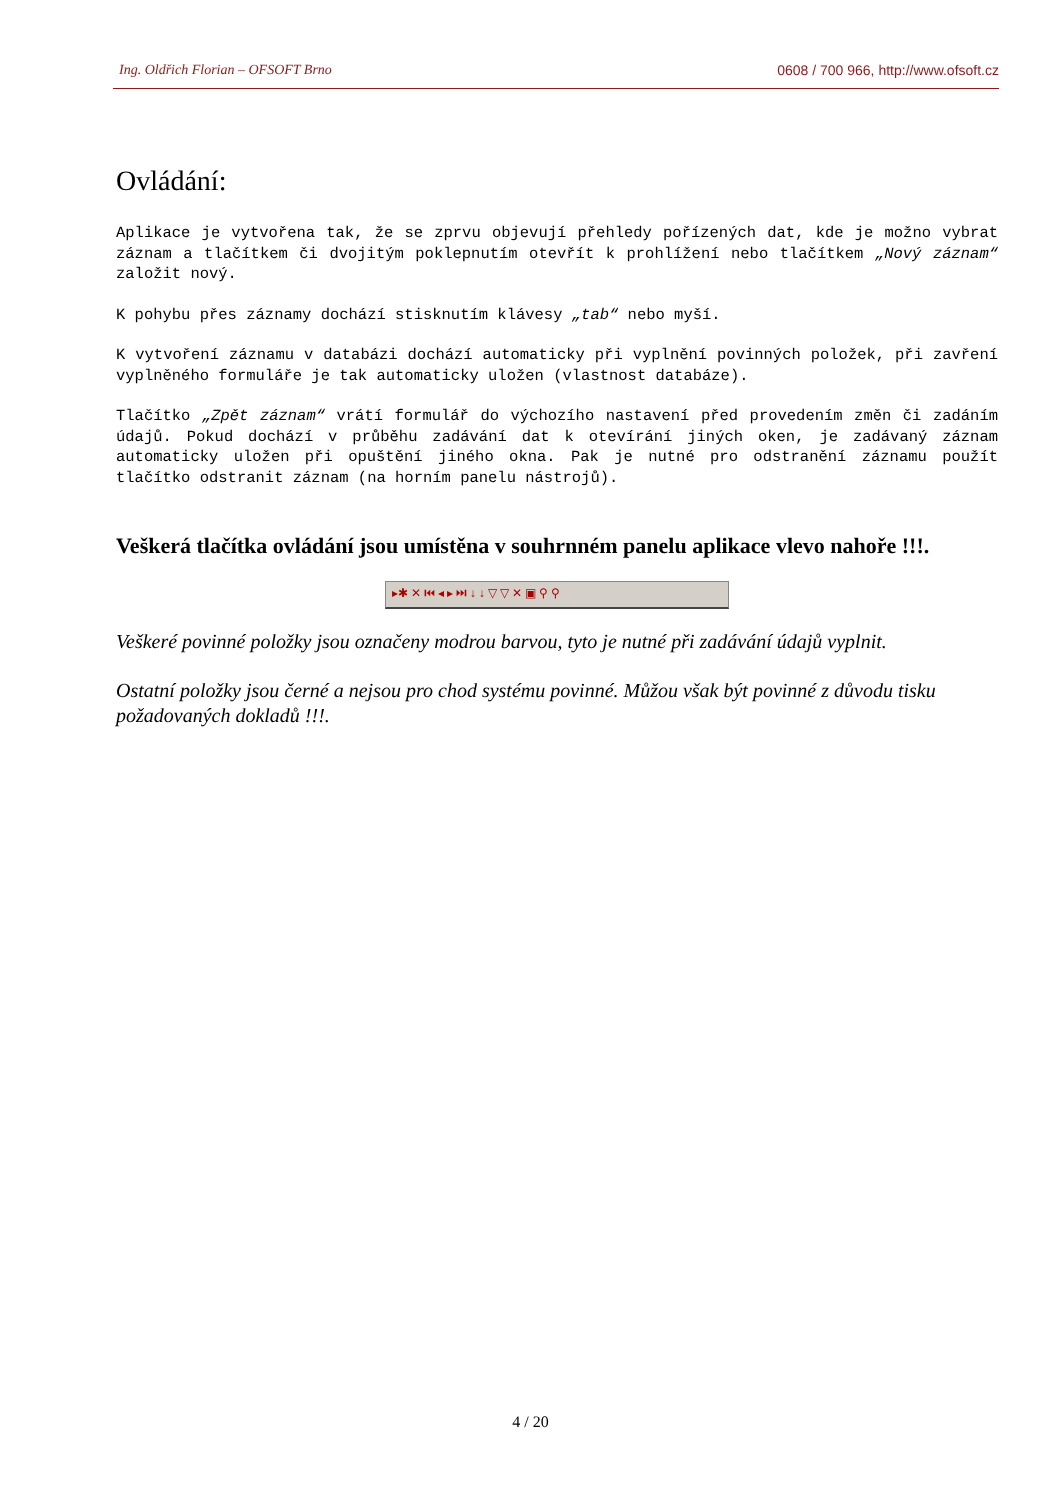Ing. Oldřich Florian – OFSOFT Brno 0608 / 700 966, http://www.ofsoft.cz
Ovládání:
Aplikace je vytvořena tak, že se zprvu objevují přehledy pořízených dat, kde je možno vybrat záznam a tlačítkem či dvojitým poklepnutím otevřít k prohlížení nebo tlačítkem „Nový záznam“ založit nový.
K pohybu přes záznamy dochází stisknutím klávesy „tab“ nebo myší.
K vytvoření záznamu v databázi dochází automaticky při vyplnění povinných položek, při zavření vyplněného formuláře je tak automaticky uložen (vlastnost databáze).
Tlačítko „Zpět záznam“ vrátí formulář do výchozího nastavení před provedením změn či zadáním údajů. Pokud dochází v průběhu zadávání dat k otevírání jiných oken, je zadávaný záznam automaticky uložen při opuštění jiného okna. Pak je nutné pro odstranění záznamu použít tlačítko odstranit záznam (na horním panelu nástrojů).
Veškerá tlačítka ovládání jsou umístěna v souhrnném panelu aplikace vlevo nahoře !!!.
▸✱ ✕ ⏮ ◂ ▸ ⏭ ↓ ↓ ▽ ▽ ✕ ▣ ⚲ ⚲
Veškeré povinné položky jsou označeny modrou barvou, tyto je nutné při zadávání údajů vyplnit.
Ostatní položky jsou černé a nejsou pro chod systému povinné. Můžou však být povinné z důvodu tisku požadovaných dokladů !!!.
4 / 20